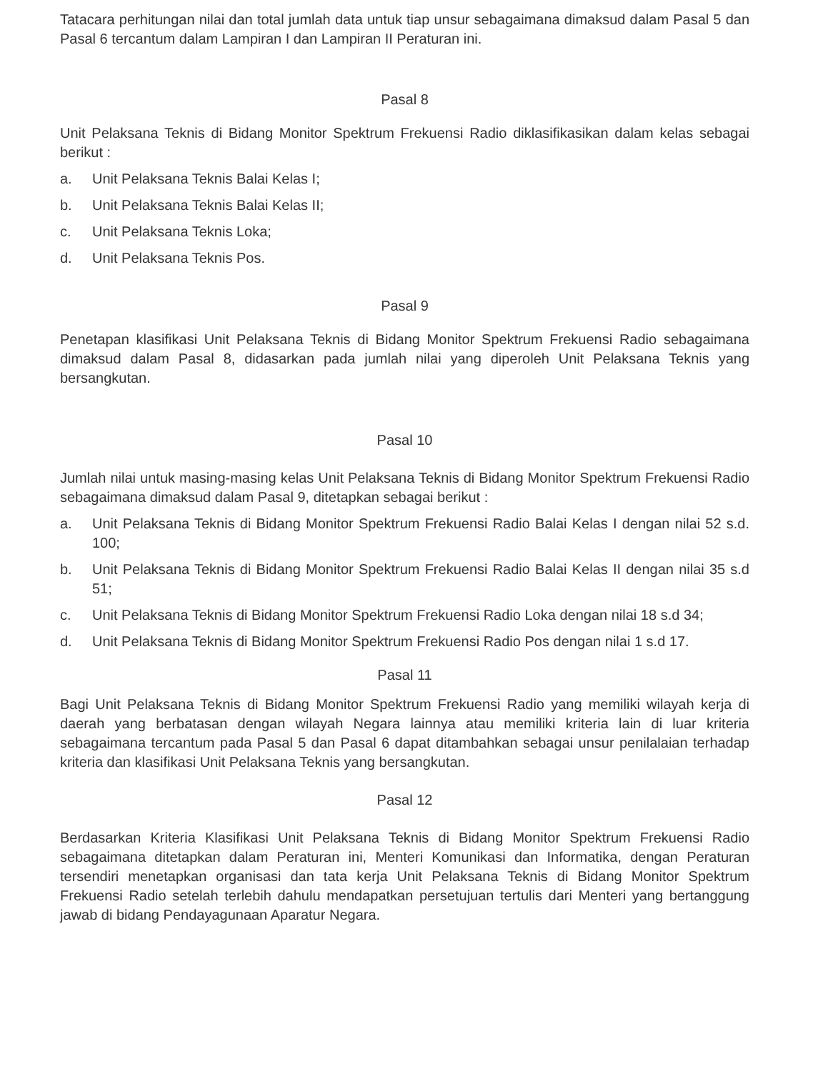Tatacara perhitungan nilai dan total jumlah data untuk tiap unsur sebagaimana dimaksud dalam Pasal 5 dan Pasal 6 tercantum dalam Lampiran I dan Lampiran II Peraturan ini.
Pasal 8
Unit Pelaksana Teknis di Bidang Monitor Spektrum Frekuensi Radio diklasifikasikan dalam kelas sebagai berikut :
a. Unit Pelaksana Teknis Balai Kelas I;
b. Unit Pelaksana Teknis Balai Kelas II;
c. Unit Pelaksana Teknis Loka;
d. Unit Pelaksana Teknis Pos.
Pasal 9
Penetapan klasifikasi Unit Pelaksana Teknis di Bidang Monitor Spektrum Frekuensi Radio sebagaimana dimaksud dalam Pasal 8, didasarkan pada jumlah nilai yang diperoleh Unit Pelaksana Teknis yang bersangkutan.
Pasal 10
Jumlah nilai untuk masing-masing kelas Unit Pelaksana Teknis di Bidang Monitor Spektrum Frekuensi Radio sebagaimana dimaksud dalam Pasal 9, ditetapkan sebagai berikut :
a. Unit Pelaksana Teknis di Bidang Monitor Spektrum Frekuensi Radio Balai Kelas I dengan nilai 52 s.d. 100;
b. Unit Pelaksana Teknis di Bidang Monitor Spektrum Frekuensi Radio Balai Kelas II dengan nilai 35 s.d 51;
c. Unit Pelaksana Teknis di Bidang Monitor Spektrum Frekuensi Radio Loka dengan nilai 18 s.d 34;
d. Unit Pelaksana Teknis di Bidang Monitor Spektrum Frekuensi Radio Pos dengan nilai 1 s.d 17.
Pasal 11
Bagi Unit Pelaksana Teknis di Bidang Monitor Spektrum Frekuensi Radio yang memiliki wilayah kerja di daerah yang berbatasan dengan wilayah Negara lainnya atau memiliki kriteria lain di luar kriteria sebagaimana tercantum pada Pasal 5 dan Pasal 6 dapat ditambahkan sebagai unsur penilalaian terhadap kriteria dan klasifikasi Unit Pelaksana Teknis yang bersangkutan.
Pasal 12
Berdasarkan Kriteria Klasifikasi Unit Pelaksana Teknis di Bidang Monitor Spektrum Frekuensi Radio sebagaimana ditetapkan dalam Peraturan ini, Menteri Komunikasi dan Informatika, dengan Peraturan tersendiri menetapkan organisasi dan tata kerja Unit Pelaksana Teknis di Bidang Monitor Spektrum Frekuensi Radio setelah terlebih dahulu mendapatkan persetujuan tertulis dari Menteri yang bertanggung jawab di bidang Pendayagunaan Aparatur Negara.